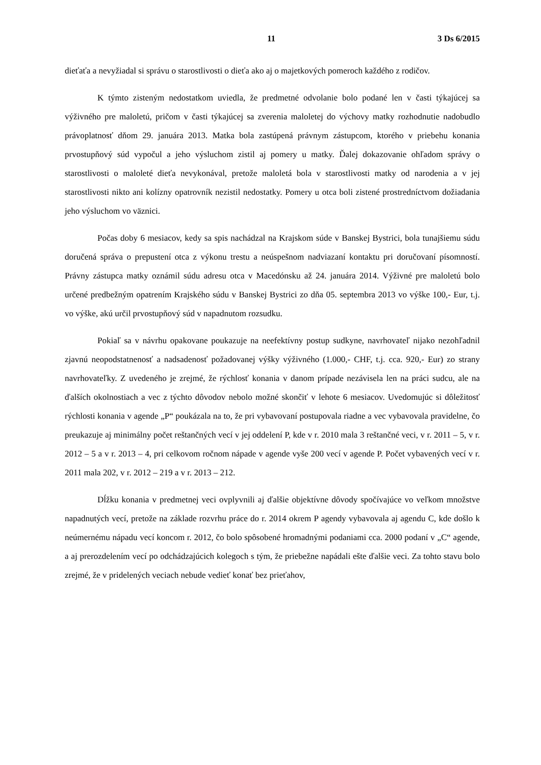11 3 Ds 6/2015
dieťaťa a nevyžiadal si správu o starostlivosti o dieťa ako aj o majetkových pomeroch každého z rodičov.
K týmto zisteným nedostatkom uviedla, že predmetné odvolanie bolo podané len v časti týkajúcej sa výživného pre maloletú, pričom v časti týkajúcej sa zverenia maloletej do výchovy matky rozhodnutie nadobudlo právoplatnosť dňom 29. januára 2013. Matka bola zastúpená právnym zástupcom, ktorého v priebehu konania prvostupňový súd vypočul a jeho výsluchom zistil aj pomery u matky. Ďalej dokazovanie ohľadom správy o starostlivosti o maloleté dieťa nevykonával, pretože maloletá bola v starostlivosti matky od narodenia a v jej starostlivosti nikto ani kolízny opatrovník nezistil nedostatky. Pomery u otca boli zistené prostredníctvom dožiadania jeho výsluchom vo väznici.
Počas doby 6 mesiacov, kedy sa spis nachádzal na Krajskom súde v Banskej Bystrici, bola tunajšiemu súdu doručená správa o prepustení otca z výkonu trestu a neúspešnom nadviazaní kontaktu pri doručovaní písomností. Právny zástupca matky oznámil súdu adresu otca v Macedónsku až 24. januára 2014. Výživné pre maloletú bolo určené predbežným opatrením Krajského súdu v Banskej Bystrici zo dňa 05. septembra 2013 vo výške 100,- Eur, t.j. vo výške, akú určil prvostupňový súd v napadnutom rozsudku.
Pokiaľ sa v návrhu opakovane poukazuje na neefektívny postup sudkyne, navrhovateľ nijako nezohľadnil zjavnú neopodstatnenosť a nadsadenosť požadovanej výšky výživného (1.000,- CHF, t.j. cca. 920,- Eur) zo strany navrhovateľky. Z uvedeného je zrejmé, že rýchlosť konania v danom prípade nezávisela len na práci sudcu, ale na ďalších okolnostiach a vec z týchto dôvodov nebolo možné skončiť v lehote 6 mesiacov. Uvedomujúc si dôležitosť rýchlosti konania v agende „P“ poukázala na to, že pri vybavovaní postupovala riadne a vec vybavovala pravidelne, čo preukazuje aj minimálny počet reštančných vecí v jej oddelení P, kde v r. 2010 mala 3 reštančné veci, v r. 2011 – 5, v r. 2012 – 5 a v r. 2013 – 4, pri celkovom ročnom nápade v agende vyše 200 vecí v agende P. Počet vybavených vecí v r. 2011 mala 202, v r. 2012 – 219 a v r. 2013 – 212.
Dĺžku konania v predmetnej veci ovplyvnili aj ďalšie objektívne dôvody spočívajúce vo veľkom množstve napadnutých vecí, pretože na základe rozvrhu práce do r. 2014 okrem P agendy vybavovala aj agendu C, kde došlo k neúmernému nápadu vecí koncom r. 2012, čo bolo spôsobené hromadnými podaniami cca. 2000 podaní v „C“ agende, a aj prerozdelením vecí po odchádzajúcich kolegoch s tým, že priebežne napádali ešte ďalšie veci. Za tohto stavu bolo zrejmé, že v pridelených veciach nebude vedieť konať bez prieťahov,